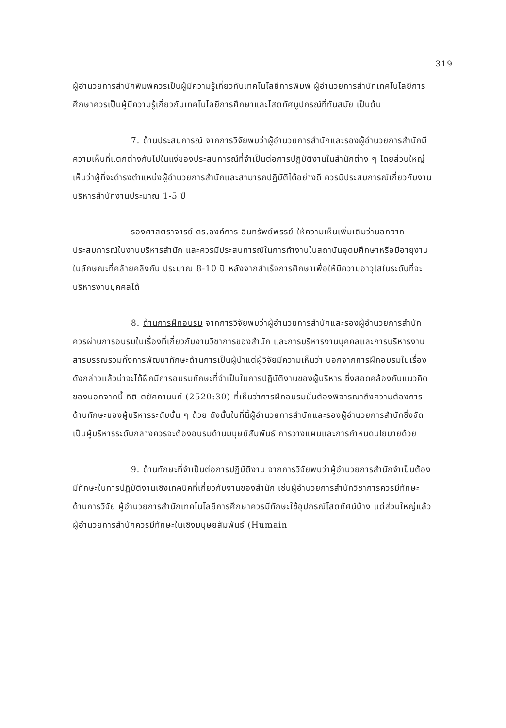319
ผู้อำนวยการสำนักพิมพ์ควรเป็นผู้มีความรู้เกี่ยวกับเทคโนโลยีการพิมพ์ ผู้อำนวยการสำนักเทคโนโลยีการศึกษาควรเป็นผู้มีความรู้เกี่ยวกับเทคโนโลยีการศึกษาและโสตทัศนูปกรณ์ที่ทันสมัย เป็นต้น
7. ด้านประสบการณ์ จากการวิจัยพบว่าผู้อำนวยการสำนักและรองผู้อำนวยการสำนักมีความเห็นที่แตกต่างกันไปในแง่ของประสบการณ์ที่จำเป็นต่อการปฏิบัติงานในสำนักต่าง ๆ โดยส่วนใหญ่เห็นว่าผู้ที่จะดำรงตำแหน่งผู้อำนวยการสำนักและสามารถปฏิบัติได้อย่างดี ควรมีประสบการณ์เกี่ยวกับงานบริหารสำนักงานประมาณ 1-5 ปี
รองศาสตราจารย์ ดร.องค์การ อินทรัพย์พรรย์ ให้ความเห็นเพิ่มเติมว่านอกจากประสบการณ์ในงานบริหารสำนัก และควรมีประสบการณ์ในการทำงานในสถาบันอุดมศึกษาหรือมีอายุงานในลักษณะที่คล้ายคลึงกัน ประมาณ 8-10 ปี หลังจากสำเร็จการศึกษาเพื่อให้มีความอาวุโสในระดับที่จะบริหารงานบุคคลได้
8. ด้านการฝึกอบรม จากการวิจัยพบว่าผู้อำนวยการสำนักและรองผู้อำนวยการสำนักควรผ่านการอบรมในเรื่องที่เกี่ยวกับงานวิชาการของสำนัก และการบริหารงานบุคคลและการบริหารงานสารบรรณรวมทั้งการพัฒนาทักษะด้านการเป็นผู้นำแต่ผู้วิจัยมีความเห็นว่า นอกจากการฝึกอบรมในเรื่องดังกล่าวแล้วน่าจะได้ฝึกมีการอบรมทักษะที่จำเป็นในการปฏิบัติงานของผู้บริหาร ซึ่งสอดคล้องกับแนวคิดของนอกจากนี้ กิติ ตยัคคานนท์ (2520:30) ที่เห็นว่าการฝึกอบรมนั้นต้องพิจารณาถึงความต้องการด้านทักษะของผู้บริหารระดับนั้น ๆ ด้วย ดังนั้นในที่นี้ผู้อำนวยการสำนักและรองผู้อำนวยการสำนักซึ่งจัดเป็นผู้บริหารระดับกลางควรจะต้องอบรมด้านมนุษย์สัมพันธ์ การวางแผนและการกำหนดนโยบายด้วย
9. ด้านทักษะที่จำเป็นต่อการปฏิบัติงาน จากการวิจัยพบว่าผู้อำนวยการสำนักจำเป็นต้องมีทักษะในการปฏิบัติงานเชิงเทคนิคที่เกี่ยวกับงานของสำนัก เช่นผู้อำนวยการสำนักวิชาการควรมีทักษะด้านการวิจัย ผู้อำนวยการสำนักเทคโนโลยีการศึกษาควรมีทักษะใช้อุปกรณ์โสตทัศน์บ้าง แต่ส่วนใหญ่แล้วผู้อำนวยการสำนักควรมีทักษะในเชิงมนุษยสัมพันธ์ (Humain